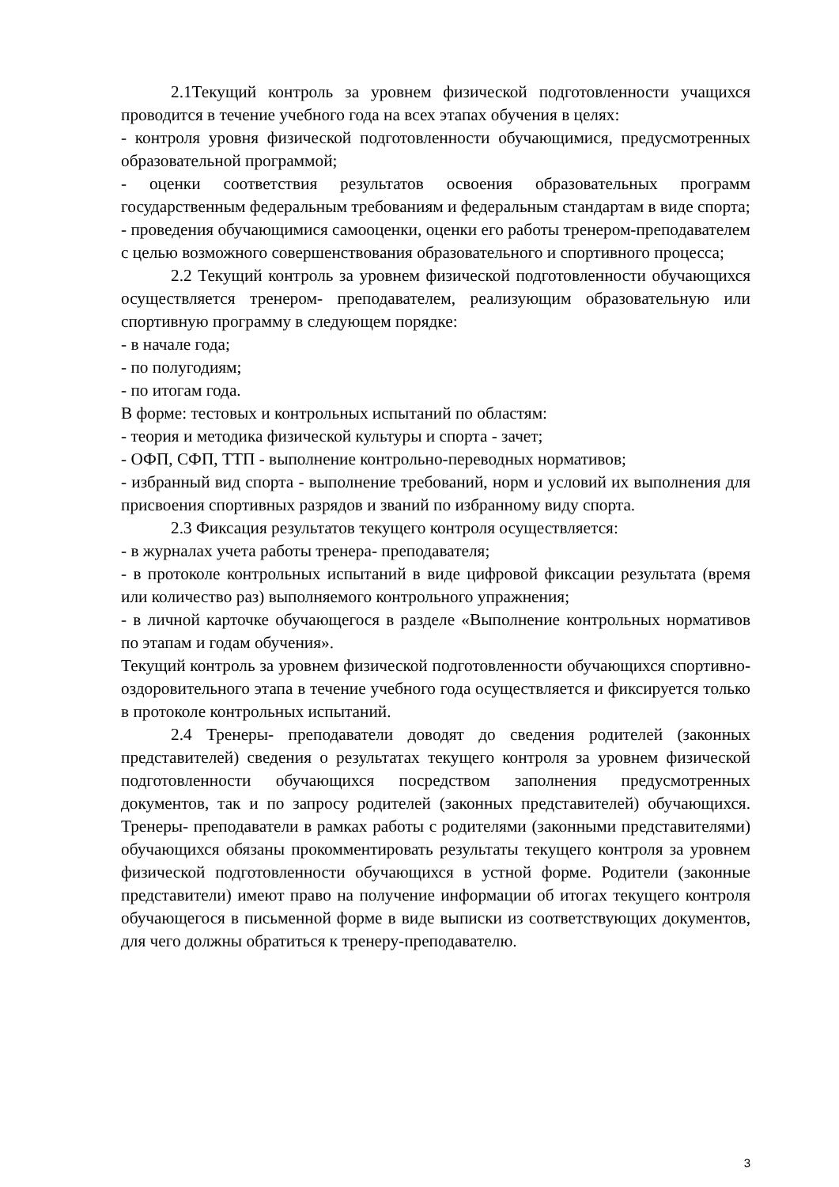2.1Текущий контроль за уровнем физической подготовленности учащихся проводится в течение учебного года на всех этапах обучения в целях:
- контроля уровня физической подготовленности обучающимися, предусмотренных образовательной программой;
- оценки соответствия результатов освоения образовательных программ государственным федеральным требованиям и федеральным стандартам в виде спорта;
- проведения обучающимися самооценки, оценки его работы тренером-преподавателем с целью возможного совершенствования образовательного и спортивного процесса;
2.2 Текущий контроль за уровнем физической подготовленности обучающихся осуществляется тренером- преподавателем, реализующим образовательную или спортивную программу в следующем порядке:
- в начале года;
- по полугодиям;
- по итогам года.
В форме: тестовых и контрольных испытаний по областям:
- теория и методика физической культуры и спорта - зачет;
- ОФП, СФП, ТТП - выполнение контрольно-переводных нормативов;
- избранный вид спорта - выполнение требований, норм и условий их выполнения для присвоения спортивных разрядов и званий по избранному виду спорта.
2.3 Фиксация результатов текущего контроля осуществляется:
- в журналах учета работы тренера- преподавателя;
- в протоколе контрольных испытаний в виде цифровой фиксации результата (время или количество раз) выполняемого контрольного упражнения;
- в личной карточке обучающегося в разделе «Выполнение контрольных нормативов по этапам и годам обучения».
Текущий контроль за уровнем физической подготовленности обучающихся спортивно- оздоровительного этапа в течение учебного года осуществляется и фиксируется только в протоколе контрольных испытаний.
2.4 Тренеры- преподаватели доводят до сведения родителей (законных представителей) сведения о результатах текущего контроля за уровнем физической подготовленности обучающихся посредством заполнения предусмотренных документов, так и по запросу родителей (законных представителей) обучающихся. Тренеры- преподаватели в рамках работы с родителями (законными представителями) обучающихся обязаны прокомментировать результаты текущего контроля за уровнем физической подготовленности обучающихся в устной форме. Родители (законные представители) имеют право на получение информации об итогах текущего контроля обучающегося в письменной форме в виде выписки из соответствующих документов, для чего должны обратиться к тренеру-преподавателю.
3